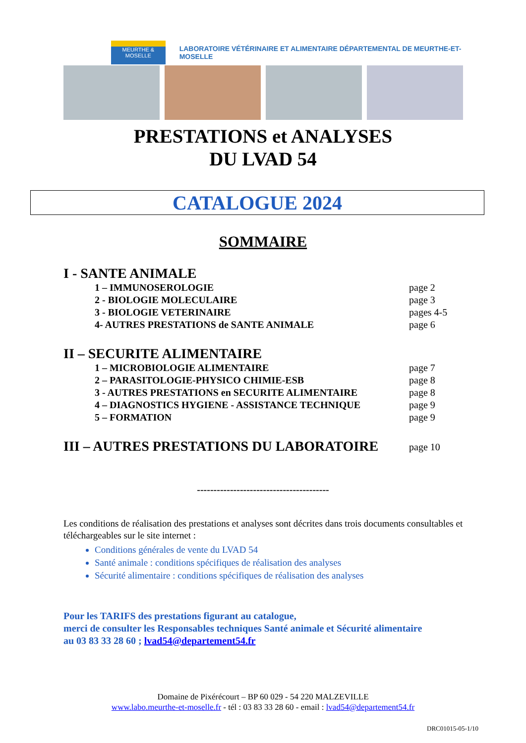MEURTHE & MOSELLE
LABORATOIRE VÉTÉRINAIRE ET ALIMENTAIRE DÉPARTEMENTAL DE MEURTHE-ET-MOSELLE
PRESTATIONS et ANALYSES
DU LVAD 54
CATALOGUE 2024
SOMMAIRE
I - SANTE ANIMALE
1 – IMMUNOSEROLOGIE page 2
2 - BIOLOGIE MOLECULAIRE page 3
3 - BIOLOGIE VETERINAIRE pages 4-5
4- AUTRES PRESTATIONS de SANTE ANIMALE page 6
II – SECURITE ALIMENTAIRE
1 – MICROBIOLOGIE ALIMENTAIRE page 7
2 – PARASITOLOGIE-PHYSICO CHIMIE-ESB page 8
3 - AUTRES PRESTATIONS en SECURITE ALIMENTAIRE page 8
4 – DIAGNOSTICS HYGIENE - ASSISTANCE TECHNIQUE page 9
5 – FORMATION page 9
III – AUTRES PRESTATIONS DU LABORATOIRE page 10
----------------------------------------
Les conditions de réalisation des prestations et analyses sont décrites dans trois documents consultables et téléchargeables sur le site internet :
Conditions générales de vente du LVAD 54
Santé animale : conditions spécifiques de réalisation des analyses
Sécurité alimentaire : conditions spécifiques de réalisation des analyses
Pour les TARIFS des prestations figurant au catalogue,
merci de consulter les Responsables techniques Santé animale et Sécurité alimentaire
au 03 83 33 28 60 ; lvad54@departement54.fr
Domaine de Pixérécourt – BP 60 029 - 54 220 MALZEVILLE
www.labo.meurthe-et-moselle.fr - tél : 03 83 33 28 60 - email : lvad54@departement54.fr
DRC01015-05-1/10